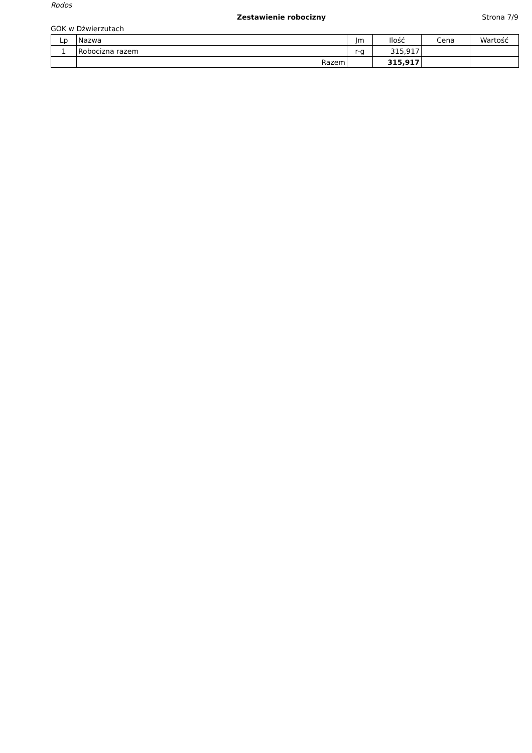Rodos
Zestawienie robocizny Strona 7/9
GOK w Dżwierzutach
| Lp | Nazwa | Jm | Ilość | Cena | Wartość |
| --- | --- | --- | --- | --- | --- |
| 1 | Robocizna razem | r-g | 315,917 | | |
| | Razem | | 315,917 | | |